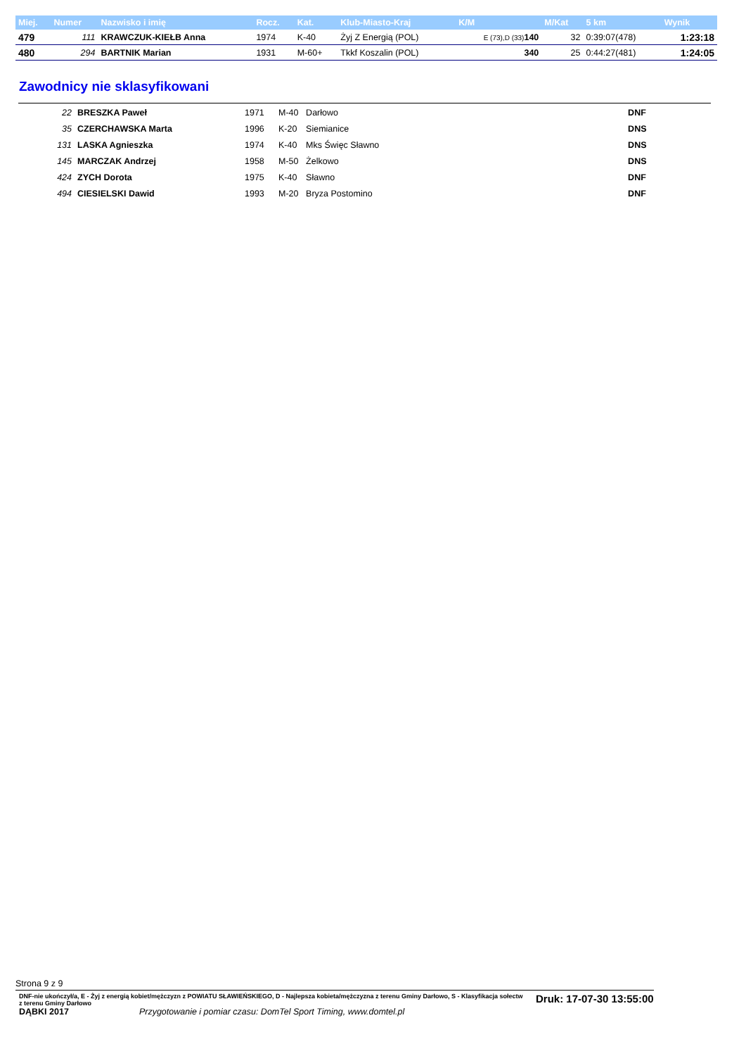| Miej. | Numer | Nazwisko i imię | Rocz. | Kat. | Klub-Miasto-Kraj | K/M | M/Kat | 5 km | Wynik |
| --- | --- | --- | --- | --- | --- | --- | --- | --- | --- |
| 479 | 111 | KRAWCZUK-KIEŁB Anna | 1974 | K-40 | Żyj Z Energią (POL) | E (73),D (33) 140 | 32 | 0:39:07(478) | 1:23:18 |
| 480 | 294 | BARTNIK Marian | 1931 | M-60+ | Tkkf Koszalin (POL) | 340 | 25 | 0:44:27(481) | 1:24:05 |
Zawodnicy nie sklasyfikowani
| 22 | BRESZKA Paweł | 1971 | M-40 | Darłowo | DNF |
| 35 | CZERCHAWSKA Marta | 1996 | K-20 | Siemianice | DNS |
| 131 | LASKA Agnieszka | 1974 | K-40 | Mks Święc Sławno | DNS |
| 145 | MARCZAK Andrzej | 1958 | M-50 | Żelkowo | DNS |
| 424 | ZYCH Dorota | 1975 | K-40 | Sławno | DNF |
| 494 | CIESIELSKI Dawid | 1993 | M-20 | Bryza Postomino | DNF |
Strona 9 z 9
DNF-nie ukończył/a, E - Żyj z energią kobiet/mężczyzn z POWIATU SŁAWIEŃSKIEGO, D - Najlepsza kobieta/mężczyzna z terenu Gminy Darłowo, S - Klasyfikacja sołectw z terenu Gminy Darłowo
Druk: 17-07-30 13:55:00
DĄBKI 2017 Przygotowanie i pomiar czasu: DomTel Sport Timing, www.domtel.pl